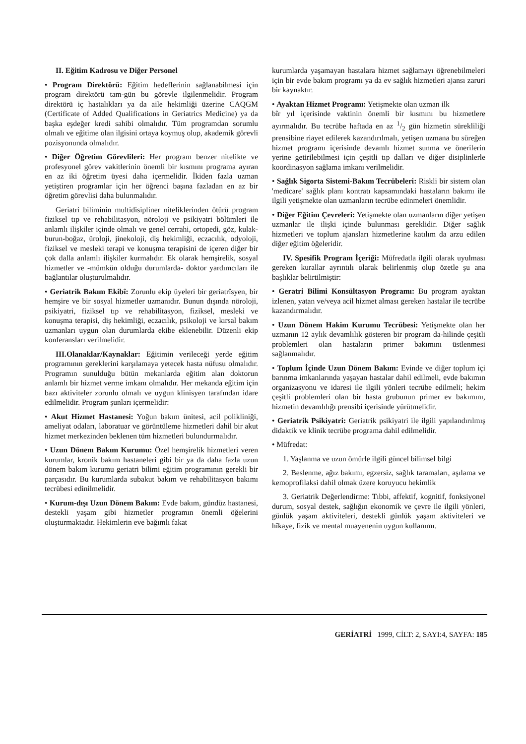II. Eğitim Kadrosu ve Diğer Personel
• Program Direktörü: Eğitim hedeflerinin sağlanabilmesi için program direktörü tam-gün bu görevle ilgilenmelidir. Program direktörü iç hastalıkları ya da aile hekimliği üzerine CAQGM (Certificate of Added Qualifications in Geriatrics Medicine) ya da başka eşdeğer kredi sahibi olmalıdır. Tüm programdan sorumlu olmalı ve eğitime olan ilgisini ortaya koymuş olup, akademik görevli pozisyonunda olmalıdır.
• Diğer Öğretim Görevlileri: Her program benzer nitelikte ve profesyonel görev vakitlerinin önemli bir kısmını programa ayıran en az iki öğretim üyesi daha içermelidir. İkiden fazla uzman yetiştiren programlar için her öğrenci başına fazladan en az bir öğretim görevlisi daha bulunmalıdır.
Geriatri biliminin multidisipliner niteliklerinden ötürü program fiziksel tıp ve rehabilitasyon, nöroloji ve psikiyatri bölümleri ile anlamlı ilişkiler içinde olmalı ve genel cerrahi, ortopedi, göz, kulak-burun-boğaz, üroloji, jinekoloji, diş hekimliği, eczacılık, odyoloji, fiziksel ve mesleki terapi ve konuşma terapisini de içeren diğer bir çok dalla anlamlı ilişkiler kurmalıdır. Ek olarak hemşirelik, sosyal hizmetler ve -mümkün olduğu durumlarda- doktor yardımcıları ile bağlantılar oluşturulmalıdır.
• Geriatrik Bakım Ekibî: Zorunlu ekip üyeleri bir geriatrîsyen, bir hemşire ve bir sosyal hizmetler uzmanıdır. Bunun dışında nöroloji, psikiyatri, fiziksel tıp ve rehabilitasyon, fiziksel, mesleki ve konuşma terapisi, diş hekimliği, eczacılık, psikoloji ve kırsal bakım uzmanları uygun olan durumlarda ekibe eklenebilir. Düzenli ekip konferansları verilmelidir.
III.Olanaklar/Kaynaklar: Eğitimin verileceği yerde eğitim programının gereklerini karşılamaya yetecek hasta nüfusu olmalıdır. Programın sunulduğu bütün mekanlarda eğitim alan doktorun anlamlı bir hizmet verme imkanı olmalıdır. Her mekanda eğitim için bazı aktiviteler zorunlu olmalı ve uygun klinisyen tarafından idare edilmelidir. Program şunları içermelidir:
• Akut Hizmet Hastanesi: Yoğun bakım ünitesi, acil polikliniği, ameliyat odaları, laboratuar ve görüntüleme hizmetleri dahil bir akut hizmet merkezinden beklenen tüm hizmetleri bulundurmalıdır.
• Uzun Dönem Bakım Kurumu: Özel hemşirelik hizmetleri veren kurumlar, kronik bakım hastaneleri gibi bir ya da daha fazla uzun dönem bakım kurumu geriatri bilimi eğitim programının gerekli bir parçasıdır. Bu kurumlarda subakut bakım ve rehabilitasyon bakımı tecrübesi edinilmelidir.
• Kurum-dışı Uzun Dönem Bakım: Evde bakım, gündüz hastanesi, destekli yaşam gibi hizmetler programın önemli öğelerini oluşturmaktadır. Hekimlerin eve bağımlı fakat
kurumlarda yaşamayan hastalara hizmet sağlamayı öğrenebilmeleri için bir evde bakım programı ya da ev sağlık hizmetleri ajansı zaruri bir kaynaktır.
• Ayaktan Hizmet Programı: Yetişmekte olan uzman ilk
bîr yıl içerisinde vaktinin önemli bir kısmını bu hizmetlere ayırmalıdır. Bu tecrübe haftada en az 1/2 gün hizmetin sürekliliği prensibine riayet edilerek kazandırılmalı, yetişen uzmana bu süreğen hizmet programı içerisinde devamlı hizmet sunma ve önerilerin yerine getirilebilmesi için çeşitli tıp dalları ve diğer disiplinlerle koordinasyon sağlama imkanı verilmelidir.
• Sağlık Sigorta Sistemi-Bakım Tecrübeleri: Riskli bir sistem olan 'medicare' sağlık planı kontratı kapsamındaki hastaların bakımı ile ilgili yetişmekte olan uzmanların tecrübe edinmeleri önemlidir.
• Diğer Eğitim Çevreleri: Yetişmekte olan uzmanların diğer yetişen uzmanlar ile ilişki içinde bulunması gereklidir. Diğer sağlık hizmetleri ve toplum ajansları hizmetlerine katılım da arzu edilen diğer eğitim öğeleridir.
IV. Spesifik Program İçeriği: Müfredatla ilgili olarak uyulması gereken kurallar ayrıntılı olarak belirlenmiş olup özetle şu ana başlıklar belirtilmiştir:
• Geratri Bilimi Konsültasyon Programı: Bu program ayaktan izlenen, yatan ve/veya acil hizmet alması gereken hastalar ile tecrübe kazandırmalıdır.
• Uzun Dönem Hakim Kurumu Tecrübesi: Yetişmekte olan her uzmanın 12 aylık devamlılık gösteren bir program da-hilinde çeşitli problemleri olan hastaların primer bakımını üstlenmesi sağlanmalıdır.
• Toplum İçinde Uzun Dönem Bakım: Evinde ve diğer toplum içi barınma imkanlarında yaşayan hastalar dahil edilmeli, evde bakımın organizasyonu ve idaresi ile ilgili yönleri tecrübe edilmeli; hekim çeşitli problemleri olan bir hasta grubunun primer ev bakımını, hizmetin devamlılığı prensibi içerisinde yürütmelidir.
• Geriatrik Psikiyatri: Geriatrik psikiyatri ile ilgili yapılandırılmış didaktik ve klinik tecrübe programa dahil edilmelidir.
• Müfredat:
1. Yaşlanma ve uzun ömürle ilgili güncel bilimsel bilgi
2. Beslenme, ağız bakımı, egzersiz, sağlık taramaları, aşılama ve kemoprofilaksi dahil olmak üzere koruyucu hekimlik
3. Geriatrik Değerlendirme: Tıbbi, affektif, kognitif, fonksiyonel durum, sosyal destek, sağlığın ekonomik ve çevre ile ilgili yönleri, günlük yaşam aktiviteleri, destekli günlük yaşam aktiviteleri ve hîkaye, fizik ve mental muayenenin uygun kullanımı.
GERİATRİ 1999, CİLT: 2, SAYI:4, SAYFA: 185